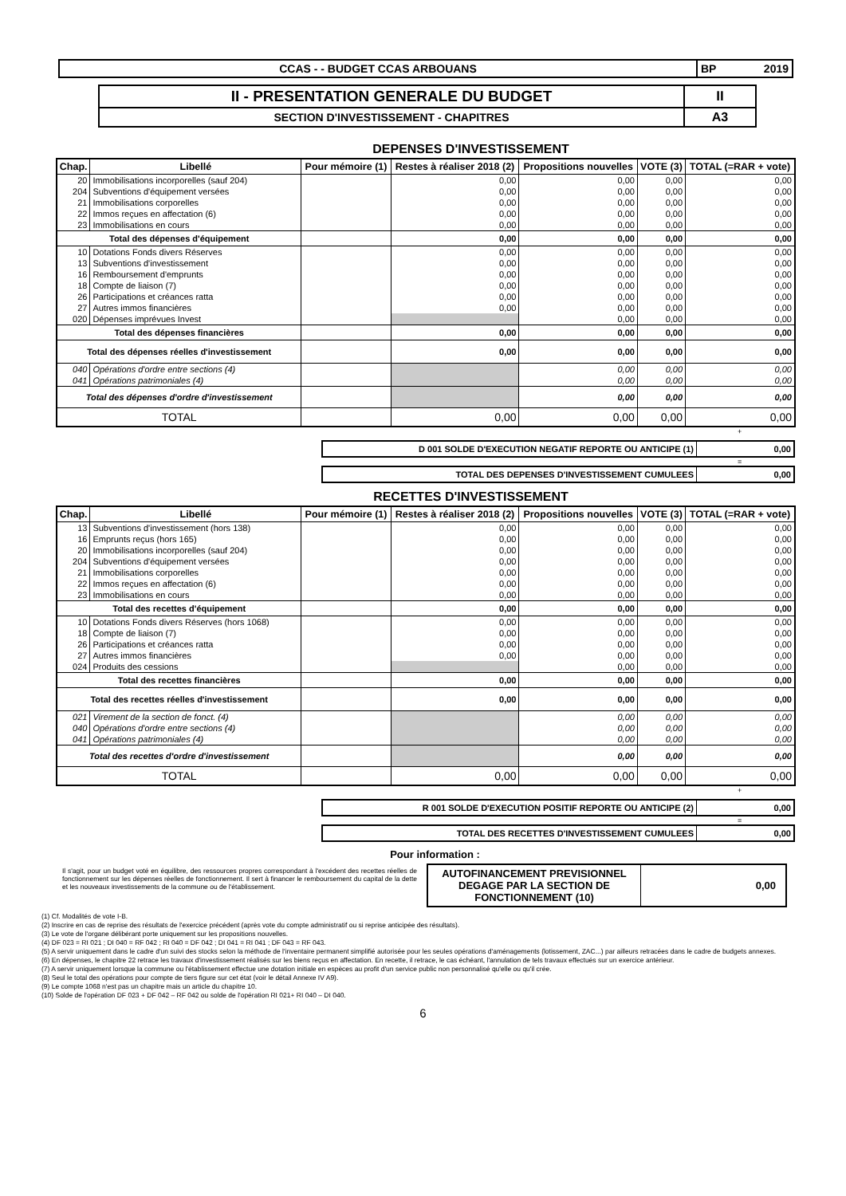| CCAS - - BUDGET CCAS ARBOUANS | BP 2019 | |
| II - PRESENTATION GENERALE DU BUDGET | II |
| SECTION D'INVESTISSEMENT - CHAPITRES | A3 |
DEPENSES D'INVESTISSEMENT
| Chap. | Libellé | Pour mémoire (1) | Restes à réaliser 2018 (2) | Propositions nouvelles | VOTE (3) | TOTAL (=RAR + vote) |
| --- | --- | --- | --- | --- | --- | --- |
| 20 | Immobilisations incorporelles (sauf 204) | | 0,00 | 0,00 | 0,00 | 0,00 |
| 204 | Subventions d'équipement versées | | 0,00 | 0,00 | 0,00 | 0,00 |
| 21 | Immobilisations corporelles | | 0,00 | 0,00 | 0,00 | 0,00 |
| 22 | Immos reçues en affectation (6) | | 0,00 | 0,00 | 0,00 | 0,00 |
| 23 | Immobilisations en cours | | 0,00 | 0,00 | 0,00 | 0,00 |
| Total des dépenses d'équipement | | | 0,00 | 0,00 | 0,00 | 0,00 |
| 10 | Dotations Fonds divers Réserves | | 0,00 | 0,00 | 0,00 | 0,00 |
| 13 | Subventions d'investissement | | 0,00 | 0,00 | 0,00 | 0,00 |
| 16 | Remboursement d'emprunts | | 0,00 | 0,00 | 0,00 | 0,00 |
| 18 | Compte de liaison (7) | | 0,00 | 0,00 | 0,00 | 0,00 |
| 26 | Participations et créances ratta | | 0,00 | 0,00 | 0,00 | 0,00 |
| 27 | Autres immos financières | | 0,00 | 0,00 | 0,00 | 0,00 |
| 020 | Dépenses imprévues Invest | | | 0,00 | 0,00 | 0,00 |
| Total des dépenses financières | | | 0,00 | 0,00 | 0,00 | 0,00 |
| Total des dépenses réelles d'investissement | | | 0,00 | 0,00 | 0,00 | 0,00 |
| 040 | Opérations d'ordre entre sections (4) | | | 0,00 | 0,00 | 0,00 |
| 041 | Opérations patrimoniales (4) | | | 0,00 | 0,00 | 0,00 |
| Total des dépenses d'ordre d'investissement | | | | 0,00 | 0,00 | 0,00 |
| TOTAL | | | 0,00 | 0,00 | 0,00 | 0,00 |
+
| D 001 SOLDE D'EXECUTION NEGATIF REPORTE OU ANTICIPE (1) | 0,00 |
=
| TOTAL DES DEPENSES D'INVESTISSEMENT CUMULEES | 0,00 |
RECETTES D'INVESTISSEMENT
| Chap. | Libellé | Pour mémoire (1) | Restes à réaliser 2018 (2) | Propositions nouvelles | VOTE (3) | TOTAL (=RAR + vote) |
| --- | --- | --- | --- | --- | --- | --- |
| 13 | Subventions d'investissement (hors 138) | | 0,00 | 0,00 | 0,00 | 0,00 |
| 16 | Emprunts reçus (hors 165) | | 0,00 | 0,00 | 0,00 | 0,00 |
| 20 | Immobilisations incorporelles (sauf 204) | | 0,00 | 0,00 | 0,00 | 0,00 |
| 204 | Subventions d'équipement versées | | 0,00 | 0,00 | 0,00 | 0,00 |
| 21 | Immobilisations corporelles | | 0,00 | 0,00 | 0,00 | 0,00 |
| 22 | Immos reçues en affectation (6) | | 0,00 | 0,00 | 0,00 | 0,00 |
| 23 | Immobilisations en cours | | 0,00 | 0,00 | 0,00 | 0,00 |
| Total des recettes d'équipement | | | 0,00 | 0,00 | 0,00 | 0,00 |
| 10 | Dotations Fonds divers Réserves (hors 1068) | | 0,00 | 0,00 | 0,00 | 0,00 |
| 18 | Compte de liaison (7) | | 0,00 | 0,00 | 0,00 | 0,00 |
| 26 | Participations et créances ratta | | 0,00 | 0,00 | 0,00 | 0,00 |
| 27 | Autres immos financières | | 0,00 | 0,00 | 0,00 | 0,00 |
| 024 | Produits des cessions | | | 0,00 | 0,00 | 0,00 |
| Total des recettes financières | | | 0,00 | 0,00 | 0,00 | 0,00 |
| Total des recettes réelles d'investissement | | | 0,00 | 0,00 | 0,00 | 0,00 |
| 021 | Virement de la section de fonct. (4) | | | 0,00 | 0,00 | 0,00 |
| 040 | Opérations d'ordre entre sections (4) | | | 0,00 | 0,00 | 0,00 |
| 041 | Opérations patrimoniales (4) | | | 0,00 | 0,00 | 0,00 |
| Total des recettes d'ordre d'investissement | | | | 0,00 | 0,00 | 0,00 |
| TOTAL | | | 0,00 | 0,00 | 0,00 | 0,00 |
+
| R 001 SOLDE D'EXECUTION POSITIF REPORTE OU ANTICIPE (2) | 0,00 |
=
| TOTAL DES RECETTES D'INVESTISSEMENT CUMULEES | 0,00 |
Pour information :
Il s'agit, pour un budget voté en équilibre, des ressources propres correspondant à l'excédent des recettes réelles de fonctionnement sur les dépenses réelles de fonctionnement. Il sert à financer le remboursement du capital de la dette et les nouveaux investissements de la commune ou de l'établissement.
| AUTOFINANCEMENT PREVISIONNEL DEGAGE PAR LA SECTION DE FONCTIONNEMENT (10) | 0,00 |
(1) Cf. Modalités de vote I-B.
(2) Inscrire en cas de reprise des résultats de l'exercice précédent (après vote du compte administratif ou si reprise anticipée des résultats).
(3) Le vote de l'organe délibérant porte uniquement sur les propositions nouvelles.
(4) DF 023 = RI 021 ; DI 040 = RF 042 ; RI 040 = DF 042 ; DI 041 = RI 041 ; DF 043 = RF 043.
(5) A servir uniquement dans le cadre d'un suivi des stocks selon la méthode de l'inventaire permanent simplifié autorisée pour les seules opérations d'aménagements (lotissement, ZAC...) par ailleurs retracées dans le cadre de budgets annexes.
(6) En dépenses, le chapitre 22 retrace les travaux d'investissement réalisés sur les biens reçus en affectation. En recette, il retrace, le cas échéant, l'annulation de tels travaux effectués sur un exercice antérieur.
(7) A servir uniquement lorsque la commune ou l'établissement effectue une dotation initiale en espèces au profit d'un service public non personnalisé qu'elle ou qu'il crée.
(8) Seul le total des opérations pour compte de tiers figure sur cet état (voir le détail Annexe IV A9).
(9) Le compte 1068 n'est pas un chapitre mais un article du chapitre 10.
(10) Solde de l'opération DF 023 + DF 042 – RF 042 ou solde de l'opération RI 021+ RI 040 – DI 040.
6